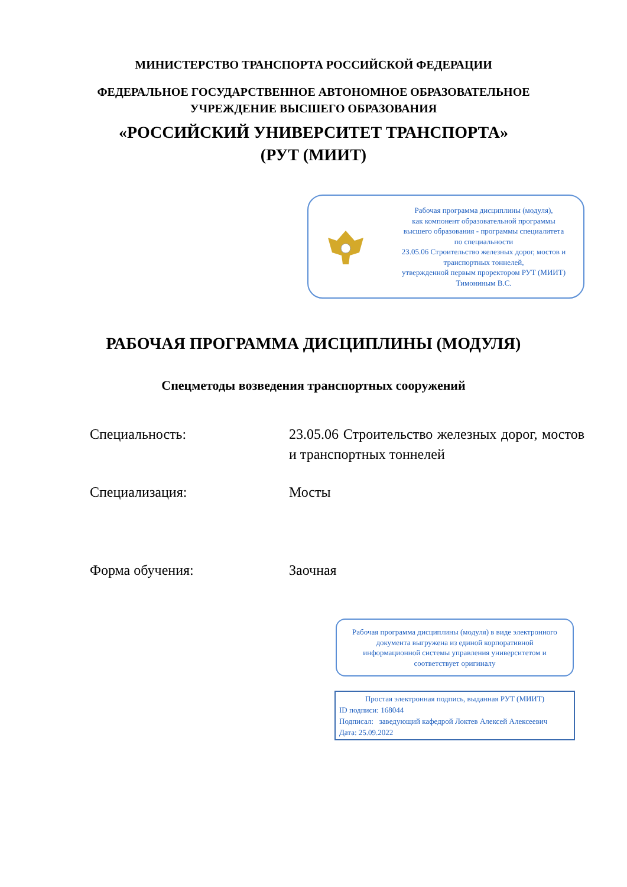МИНИСТЕРСТВО ТРАНСПОРТА РОССИЙСКОЙ ФЕДЕРАЦИИ
ФЕДЕРАЛЬНОЕ ГОСУДАРСТВЕННОЕ АВТОНОМНОЕ ОБРАЗОВАТЕЛЬНОЕ
УЧРЕЖДЕНИЕ ВЫСШЕГО ОБРАЗОВАНИЯ
«РОССИЙСКИЙ УНИВЕРСИТЕТ ТРАНСПОРТА»
(РУТ (МИИТ)
Рабочая программа дисциплины (модуля),
как компонент образовательной программы
высшего образования - программы специалитета
по специальности
23.05.06 Строительство железных дорог, мостов и
транспортных тоннелей,
утвержденной первым проректором РУТ (МИИТ)
Тимониным В.С.
РАБОЧАЯ ПРОГРАММА ДИСЦИПЛИНЫ (МОДУЛЯ)
Спецметоды возведения транспортных сооружений
Специальность: 23.05.06 Строительство железных дорог, мостов и транспортных тоннелей
Специализация: Мосты
Форма обучения: Заочная
Рабочая программа дисциплины (модуля) в виде электронного документа выгружена из единой корпоративной информационной системы управления университетом и соответствует оригиналу
Простая электронная подпись, выданная РУТ (МИИТ)
ID подписи: 168044
Подписал: заведующий кафедрой Локтев Алексей Алексеевич
Дата: 25.09.2022